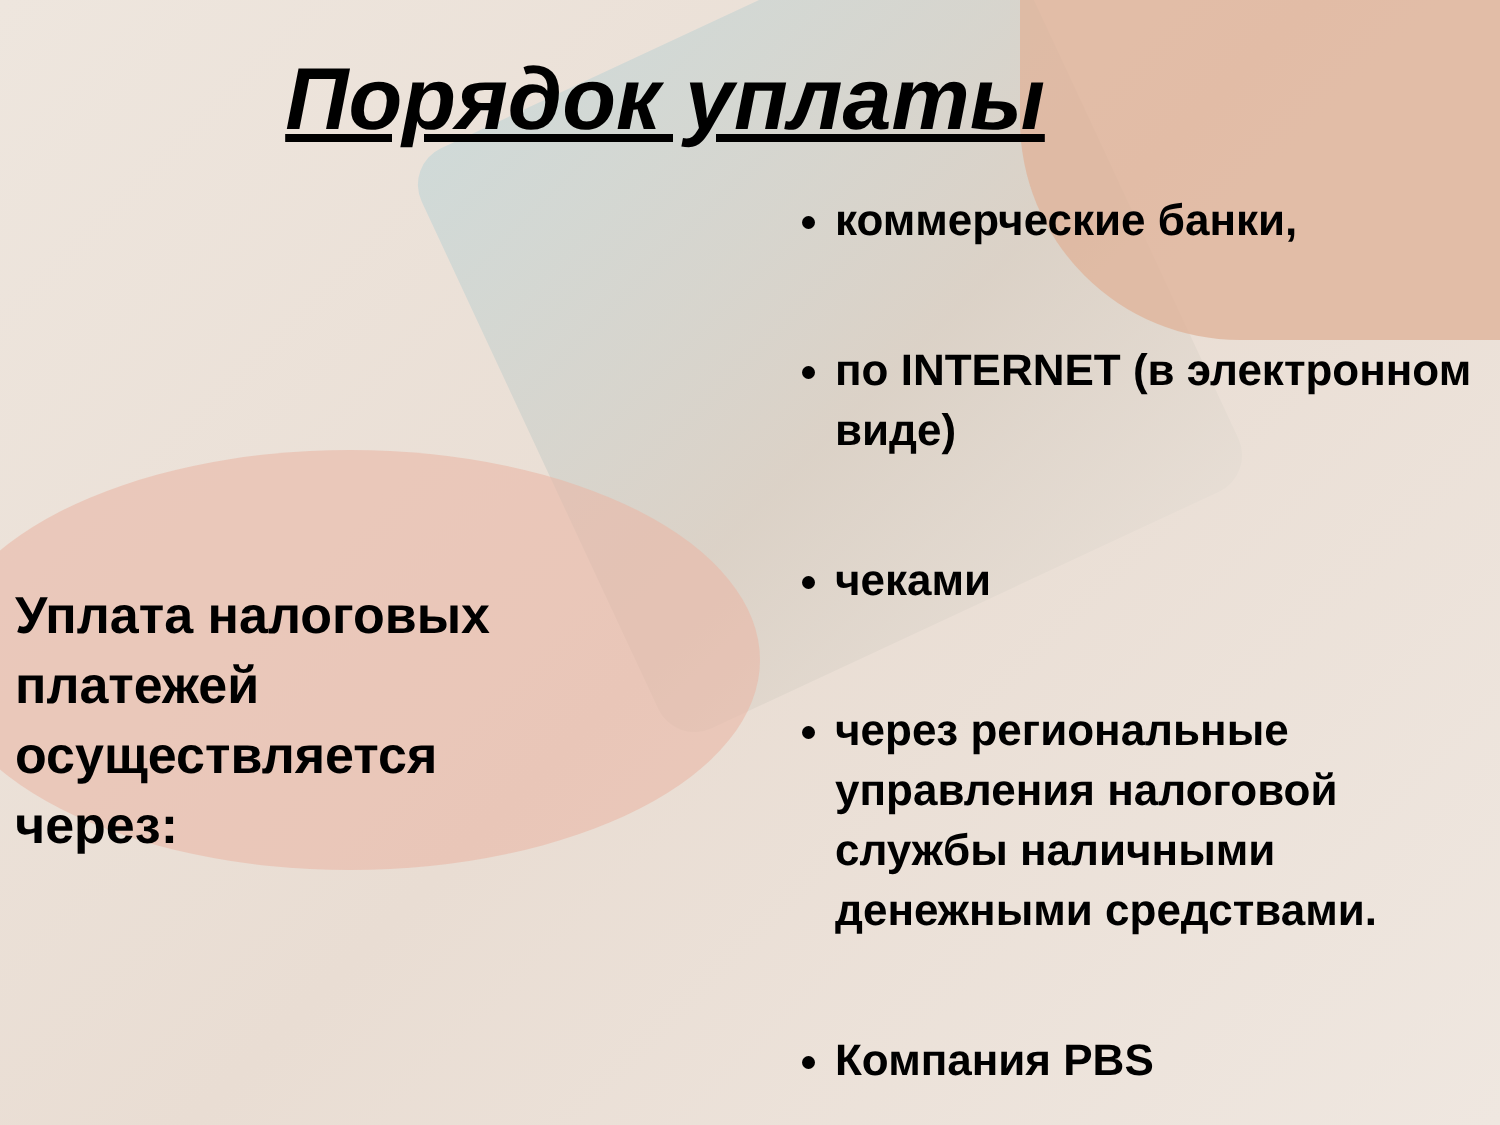Порядок уплаты
Уплата налоговых платежей осуществляется через:
коммерческие банки,
по INTERNET (в электронном виде)
чеками
через региональные управления налоговой службы наличными денежными средствами.
Компания PBS